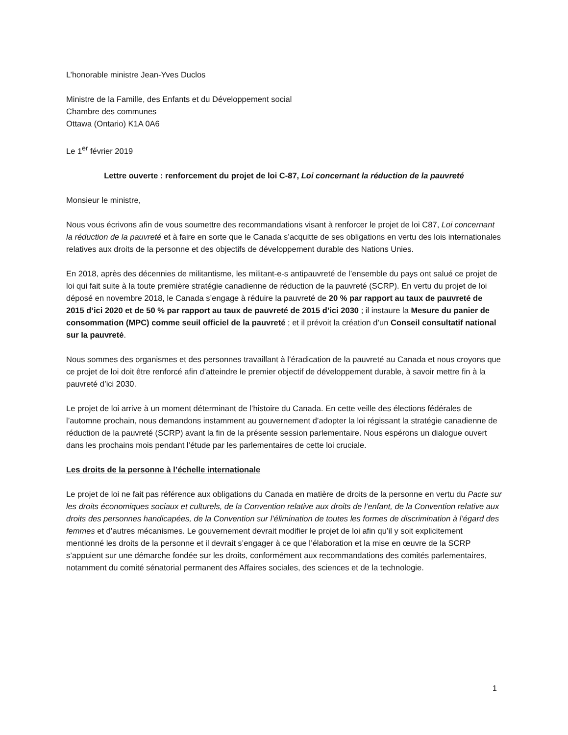L’honorable ministre Jean-Yves Duclos
Ministre de la Famille, des Enfants et du Développement social
Chambre des communes
Ottawa (Ontario) K1A 0A6
Le 1<sup>er</sup> février 2019
Lettre ouverte : renforcement du projet de loi C-87, Loi concernant la réduction de la pauvreté
Monsieur le ministre,
Nous vous écrivons afin de vous soumettre des recommandations visant à renforcer le projet de loi C87, Loi concernant la réduction de la pauvreté et à faire en sorte que le Canada s’acquitte de ses obligations en vertu des lois internationales relatives aux droits de la personne et des objectifs de développement durable des Nations Unies.
En 2018, après des décennies de militantisme, les militant-e-s antipauvreté de l’ensemble du pays ont salué ce projet de loi qui fait suite à la toute première stratégie canadienne de réduction de la pauvreté (SCRP). En vertu du projet de loi déposé en novembre 2018, le Canada s’engage à réduire la pauvreté de 20 % par rapport au taux de pauvreté de 2015 d’ici 2020 et de 50 % par rapport au taux de pauvreté de 2015 d’ici 2030 ; il instaure la Mesure du panier de consommation (MPC) comme seuil officiel de la pauvreté ; et il prévoit la création d’un Conseil consultatif national sur la pauvreté.
Nous sommes des organismes et des personnes travaillant à l’éradication de la pauvreté au Canada et nous croyons que ce projet de loi doit être renforcé afin d’atteindre le premier objectif de développement durable, à savoir mettre fin à la pauvreté d’ici 2030.
Le projet de loi arrive à un moment déterminant de l’histoire du Canada. En cette veille des élections fédérales de l’automne prochain, nous demandons instamment au gouvernement d’adopter la loi régissant la stratégie canadienne de réduction de la pauvreté (SCRP) avant la fin de la présente session parlementaire. Nous espérons un dialogue ouvert dans les prochains mois pendant l’étude par les parlementaires de cette loi cruciale.
Les droits de la personne à l’échelle internationale
Le projet de loi ne fait pas référence aux obligations du Canada en matière de droits de la personne en vertu du Pacte sur les droits économiques sociaux et culturels, de la Convention relative aux droits de l’enfant, de la Convention relative aux droits des personnes handicapées, de la Convention sur l’élimination de toutes les formes de discrimination à l’égard des femmes et d’autres mécanismes. Le gouvernement devrait modifier le projet de loi afin qu’il y soit explicitement mentionné les droits de la personne et il devrait s’engager à ce que l’élaboration et la mise en œuvre de la SCRP s’appuient sur une démarche fondée sur les droits, conformément aux recommandations des comités parlementaires, notamment du comité sénatorial permanent des Affaires sociales, des sciences et de la technologie.
1